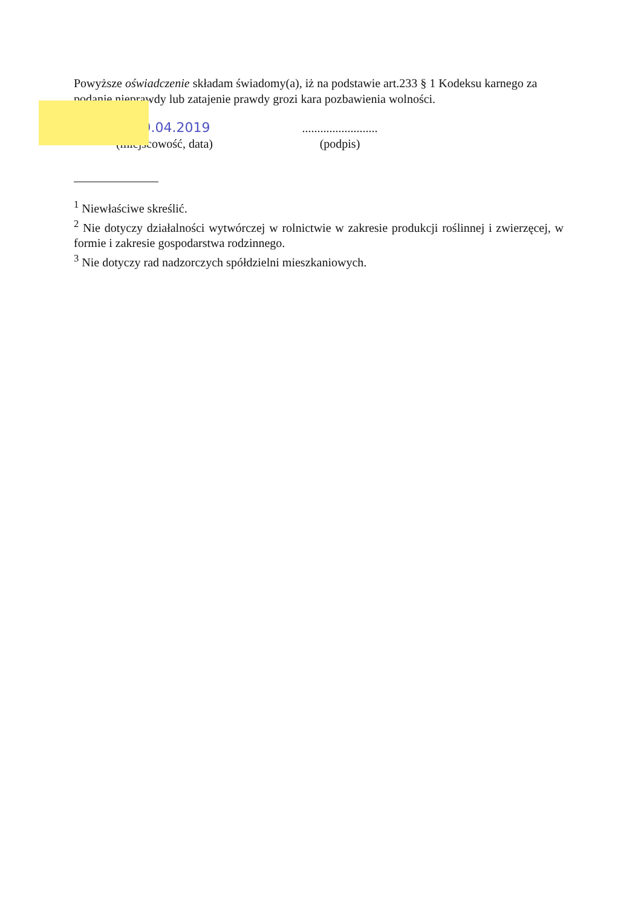Powyższe oświadczenie składam świadomy(a), iż na podstawie art.233 § 1 Kodeksu karnego za podanie nieprawdy lub zatajenie prawdy grozi kara pozbawienia wolności.
.... 29.04.2019
(miejscowość, data)
.........................
(podpis)
<sup>1</sup> Niewłaściwe skreślić.
<sup>2</sup> Nie dotyczy działalności wytwórczej w rolnictwie w zakresie produkcji roślinnej i zwierzęcej, w formie i zakresie gospodarstwa rodzinnego.
<sup>3</sup> Nie dotyczy rad nadzorczych spółdzielni mieszkaniowych.